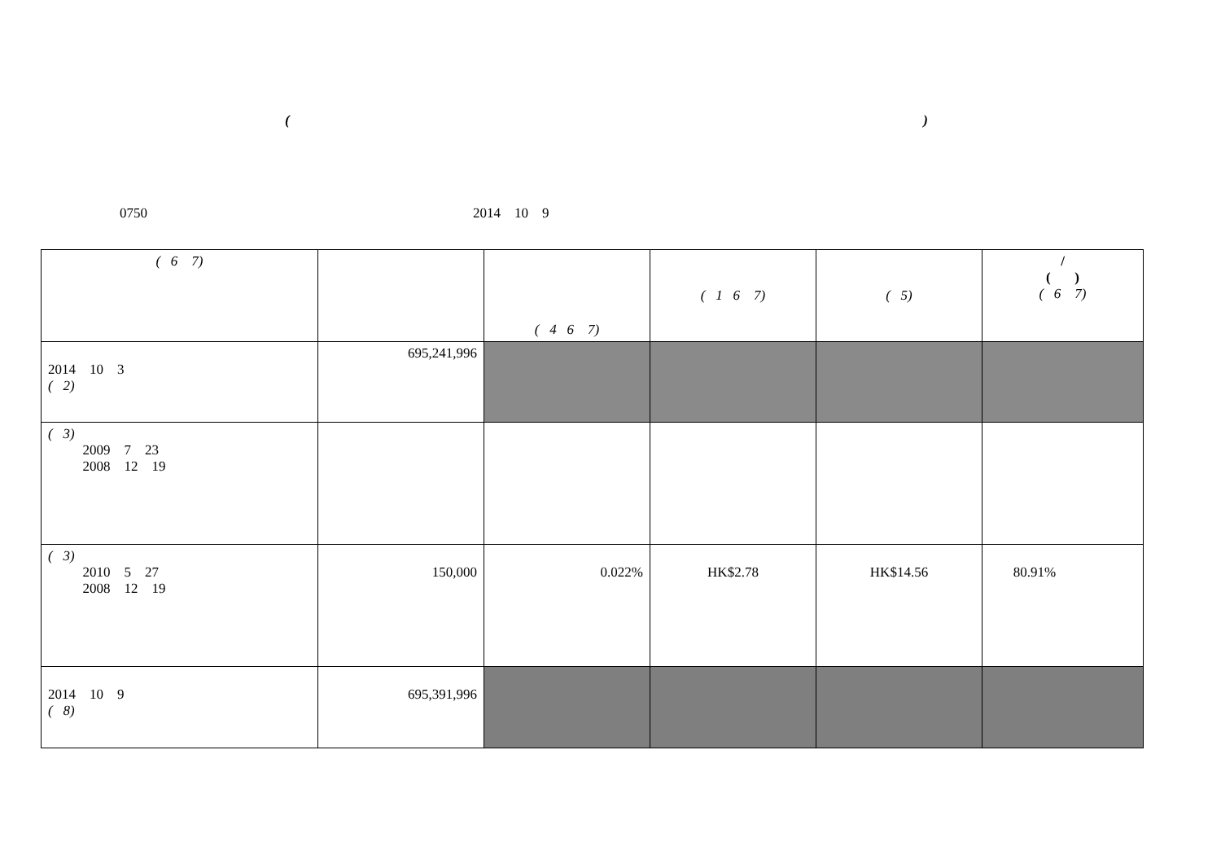()
0750 2014 10 9
| ( 6 7) | | ( 4 6 7) | ( 1 6 7) | ( 5) | / ( ) ( 6 7) |
| --- | --- | --- | --- | --- | --- |
| 2014 10 3 ( 2) | 695,241,996 | | | | |
| ( 3) 2009 7 23 2008 12 19 | | | | | |
| ( 3) 2010 5 27 2008 12 19 | 150,000 | 0.022% | HK$2.78 | HK$14.56 | 80.91% |
| 2014 10 9 ( 8) | 695,391,996 | | | | |